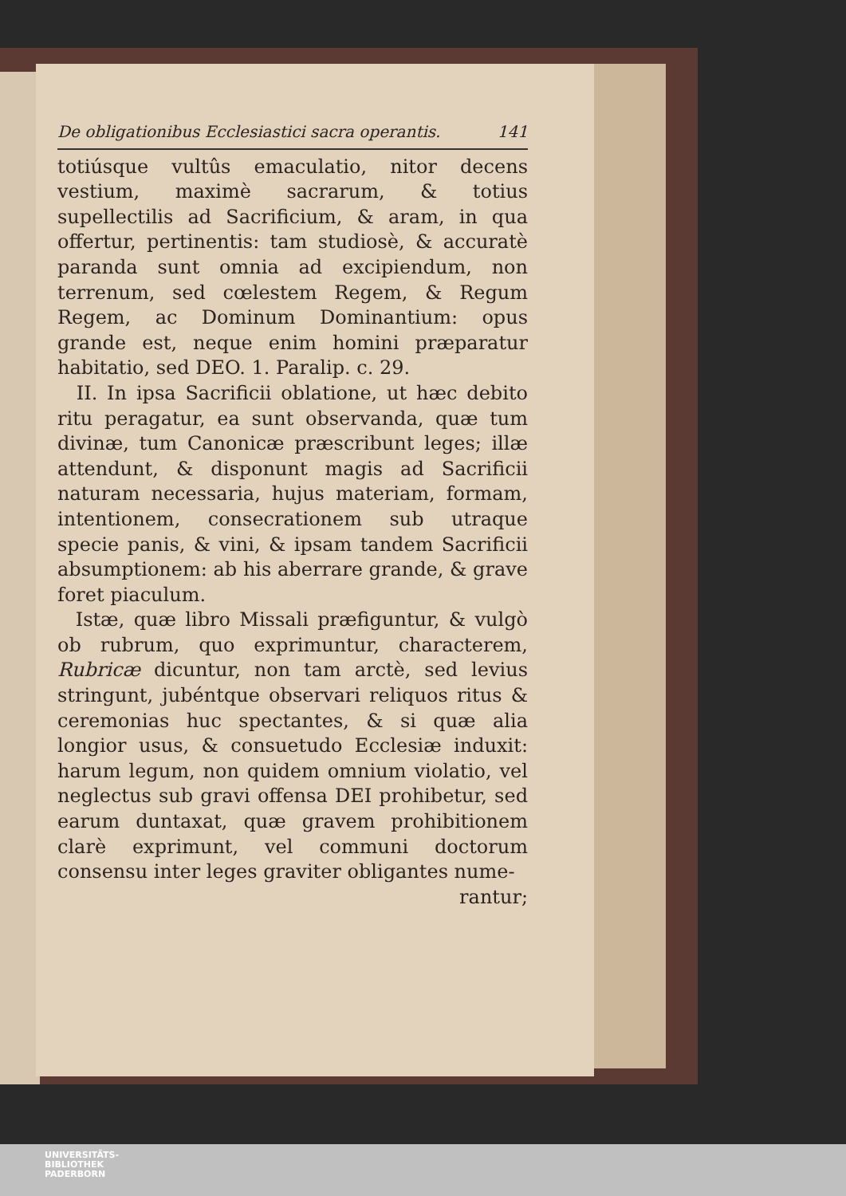De obligationibus Ecclesiastici sacra operantis. 141
totiúsque vultûs emaculatio, nitor decens vestium, maximè sacrarum, & totius supellectilis ad Sacrificium, & aram, in qua offertur, pertinentis: tam studiosè, & accuratè paranda sunt omnia ad excipiendum, non terrenum, sed cœlestem Regem, & Regum Regem, ac Dominum Dominantium: opus grande est, neque enim homini præparatur habitatio, sed DEO. 1. Paralip. c. 29.
II. In ipsa Sacrificii oblatione, ut hæc debito ritu peragatur, ea sunt observanda, quæ tum divinæ, tum Canonicæ præscribunt leges; illæ attendunt, & disponunt magis ad Sacrificii naturam necessaria, hujus materiam, formam, intentionem, consecrationem sub utraque specie panis, & vini, & ipsam tandem Sacrificii absumptionem: ab his aberrare grande, & grave foret piaculum.
Istæ, quæ libro Missali præfiguntur, & vulgò ob rubrum, quo exprimuntur, characterem, Rubricæ dicuntur, non tam arctè, sed levius stringunt, jubéntque observari reliquos ritus & ceremonias huc spectantes, & si quæ alia longior usus, & consuetudo Ecclesiæ induxit: harum legum, non quidem omnium violatio, vel neglectus sub gravi offensa DEI prohibetur, sed earum duntaxat, quæ gravem prohibitionem clarè exprimunt, vel communi doctorum consensu inter leges graviter obligantes nume-
rantur;
UNIVERSITÄTS-
BIBLIOTHEK
PADERBORN